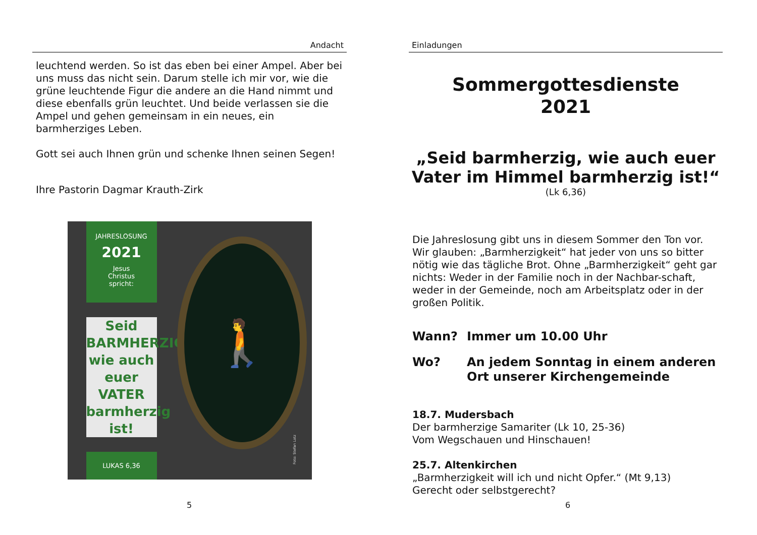Andacht
leuchtend werden. So ist das eben bei einer Ampel. Aber bei uns muss das nicht sein. Darum stelle ich mir vor, wie die grüne leuchtende Figur die andere an die Hand nimmt und diese ebenfalls grün leuchtet. Und beide verlassen sie die Ampel und gehen gemeinsam in ein neues, ein barmherziges Leben.
Gott sei auch Ihnen grün und schenke Ihnen seinen Segen!
Ihre Pastorin Dagmar Krauth-Zirk
JAHRESLOSUNG
2021
Jesus
Christus
spricht:
Seid
BARMHERZIG,
wie auch
euer VATER
barmherzig
ist!
LUKAS 6,36
🚶
Foto: Stefan Lotz
5
Einladungen
Sommergottesdienste
2021
„Seid barmherzig, wie auch euer Vater im Himmel barmherzig ist!“
(Lk 6,36)
Die Jahreslosung gibt uns in diesem Sommer den Ton vor. Wir glauben: „Barmherzigkeit“ hat jeder von uns so bitter nötig wie das tägliche Brot. Ohne „Barmherzigkeit“ geht gar nichts: Weder in der Familie noch in der Nachbar-schaft, weder in der Gemeinde, noch am Arbeitsplatz oder in der großen Politik.
Wann? Immer um 10.00 Uhr
Wo? An jedem Sonntag in einem anderen Ort unserer Kirchengemeinde
18.7. Mudersbach
Der barmherzige Samariter (Lk 10, 25-36)
Vom Wegschauen und Hinschauen!
25.7. Altenkirchen
„Barmherzigkeit will ich und nicht Opfer.“ (Mt 9,13)
Gerecht oder selbstgerecht?
6